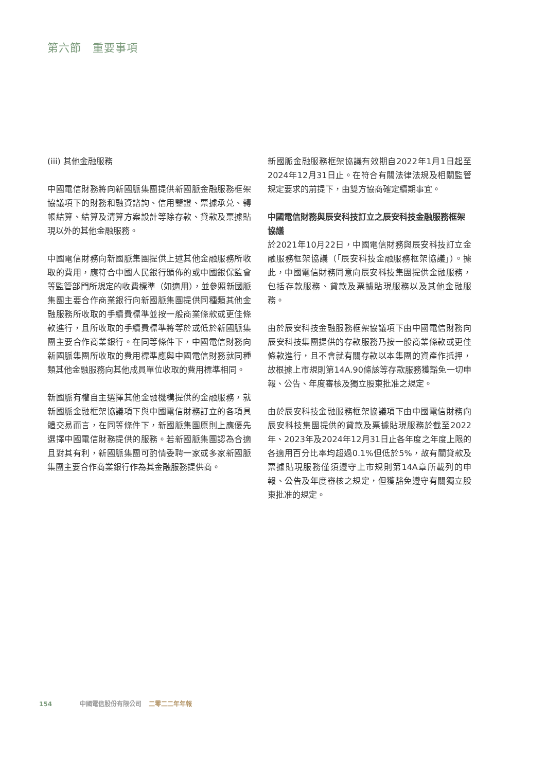第六節　重要事項
(iii) 其他金融服務
中國電信財務將向新國脈集團提供新國脈金融服務框架協議項下的財務和融資諮詢、信用鑒證、票據承兑、轉帳結算、結算及清算方案設計等除存款、貸款及票據貼現以外的其他金融服務。
中國電信財務向新國脈集團提供上述其他金融服務所收取的費用，應符合中國人民銀行頒佈的或中國銀保監會等監管部門所規定的收費標準（如適用），並參照新國脈集團主要合作商業銀行向新國脈集團提供同種類其他金融服務所收取的手續費標準並按一般商業條款或更佳條款進行，且所收取的手續費標準將等於或低於新國脈集團主要合作商業銀行。在同等條件下，中國電信財務向新國脈集團所收取的費用標準應與中國電信財務就同種類其他金融服務向其他成員單位收取的費用標準相同。
新國脈有權自主選擇其他金融機構提供的金融服務，就新國脈金融框架協議項下與中國電信財務訂立的各項具體交易而言，在同等條件下，新國脈集團原則上應優先選擇中國電信財務提供的服務。若新國脈集團認為合適且對其有利，新國脈集團可酌情委聘一家或多家新國脈集團主要合作商業銀行作為其金融服務提供商。
新國脈金融服務框架協議有效期自2022年1月1日起至2024年12月31日止。在符合有關法律法規及相關監管規定要求的前提下，由雙方協商確定續期事宜。
中國電信財務與辰安科技訂立之辰安科技金融服務框架協議
於2021年10月22日，中國電信財務與辰安科技訂立金融服務框架協議（「辰安科技金融服務框架協議」）。據此，中國電信財務同意向辰安科技集團提供金融服務，包括存款服務、貸款及票據貼現服務以及其他金融服務。
由於辰安科技金融服務框架協議項下由中國電信財務向辰安科技集團提供的存款服務乃按一般商業條款或更佳條款進行，且不會就有關存款以本集團的資產作抵押，故根據上市規則第14A.90條該等存款服務獲豁免一切申報、公告、年度審核及獨立股東批准之規定。
由於辰安科技金融服務框架協議項下由中國電信財務向辰安科技集團提供的貸款及票據貼現服務於截至2022年、2023年及2024年12月31日止各年度之年度上限的各適用百分比率均超過0.1%但低於5%，故有關貸款及票據貼現服務僅須遵守上市規則第14A章所載列的申報、公告及年度審核之規定，但獲豁免遵守有關獨立股東批准的規定。
154 中國電信股份有限公司 二零二二年年報